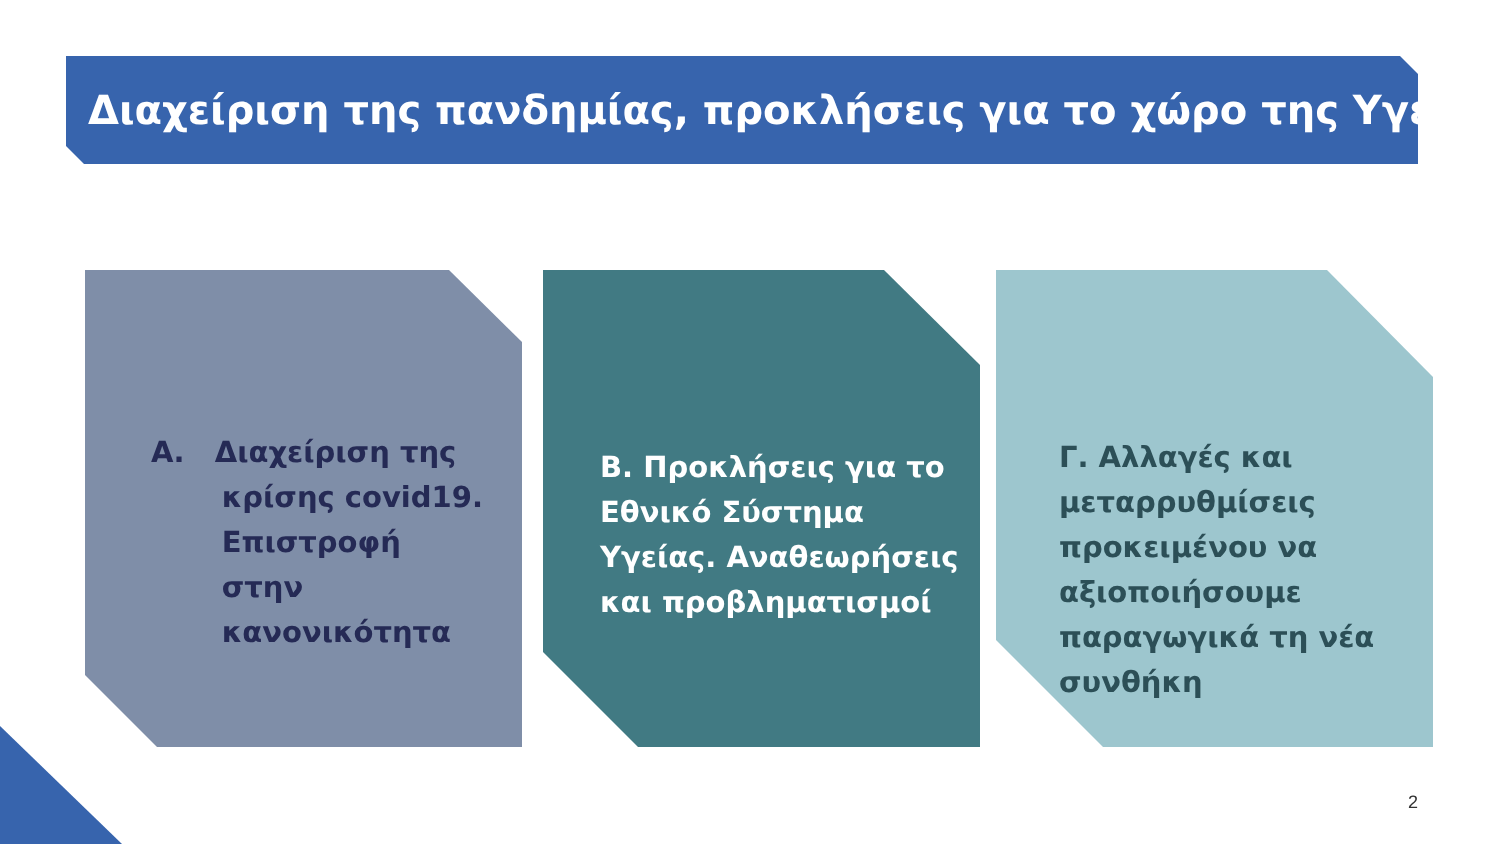Διαχείριση της πανδημίας, προκλήσεις για το χώρο της Υγείας
Α. Διαχείριση της
κρίσης covid19.
Επιστροφή
στην
κανονικότητα
Β. Προκλήσεις για το Εθνικό Σύστημα Υγείας. Αναθεωρήσεις και προβληματισμοί
Γ. Αλλαγές και μεταρρυθμίσεις προκειμένου να αξιοποιήσουμε παραγωγικά τη νέα συνθήκη
2